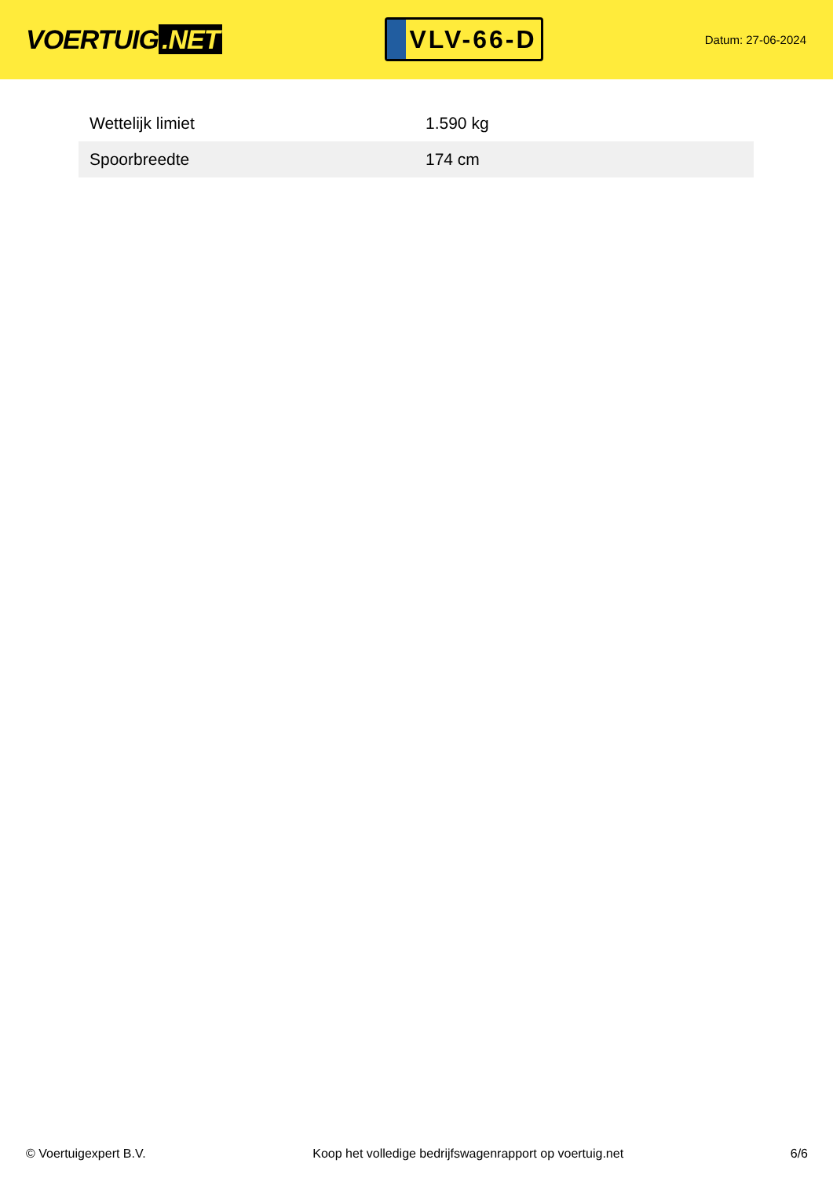VOERTUIG.NET
VLV-66-D
Datum: 27-06-2024
| Wettelijk limiet | 1.590 kg |
| Spoorbreedte | 174 cm |
© Voertuigexpert B.V. Koop het volledige bedrijfswagenrapport op voertuig.net 6/6